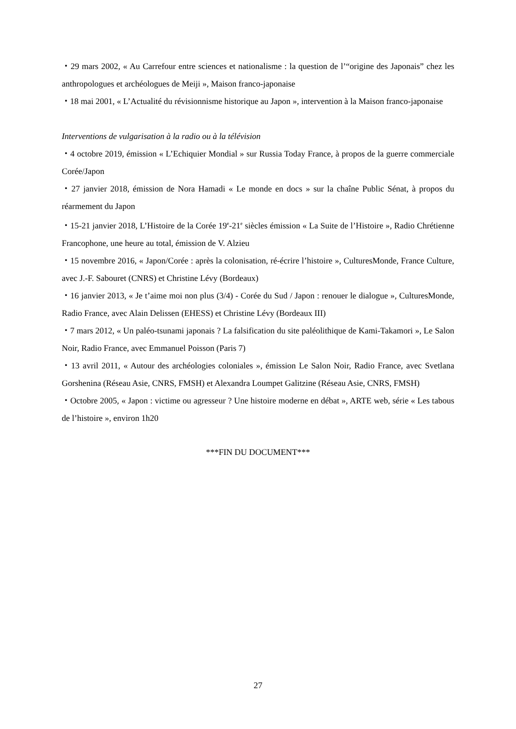・29 mars 2002, « Au Carrefour entre sciences et nationalisme : la question de l’“origine des Japonais” chez les anthropologues et archéologues de Meiji », Maison franco-japonaise
・18 mai 2001, « L’Actualité du révisionnisme historique au Japon », intervention à la Maison franco-japonaise
Interventions de vulgarisation à la radio ou à la télévision
・4 octobre 2019, émission « L’Echiquier Mondial » sur Russia Today France, à propos de la guerre commerciale Corée/Japon
・27 janvier 2018, émission de Nora Hamadi « Le monde en docs » sur la chaîne Public Sénat, à propos du réarmement du Japon
・15-21 janvier 2018, L’Histoire de la Corée 19<sup>e</sup>-21<sup>e</sup> siècles émission « La Suite de l’Histoire », Radio Chrétienne Francophone, une heure au total, émission de V. Alzieu
・15 novembre 2016, « Japon/Corée : après la colonisation, ré-écrire l’histoire », CulturesMonde, France Culture, avec J.-F. Sabouret (CNRS) et Christine Lévy (Bordeaux)
・16 janvier 2013, « Je t’aime moi non plus (3/4) - Corée du Sud / Japon : renouer le dialogue », CulturesMonde, Radio France, avec Alain Delissen (EHESS) et Christine Lévy (Bordeaux III)
・7 mars 2012, « Un paléo-tsunami japonais ? La falsification du site paléolithique de Kami-Takamori », Le Salon Noir, Radio France, avec Emmanuel Poisson (Paris 7)
・13 avril 2011, « Autour des archéologies coloniales », émission Le Salon Noir, Radio France, avec Svetlana Gorshenina (Réseau Asie, CNRS, FMSH) et Alexandra Loumpet Galitzine (Réseau Asie, CNRS, FMSH)
・Octobre 2005, « Japon : victime ou agresseur ? Une histoire moderne en débat », ARTE web, série « Les tabous de l’histoire », environ 1h20
***FIN DU DOCUMENT***
27